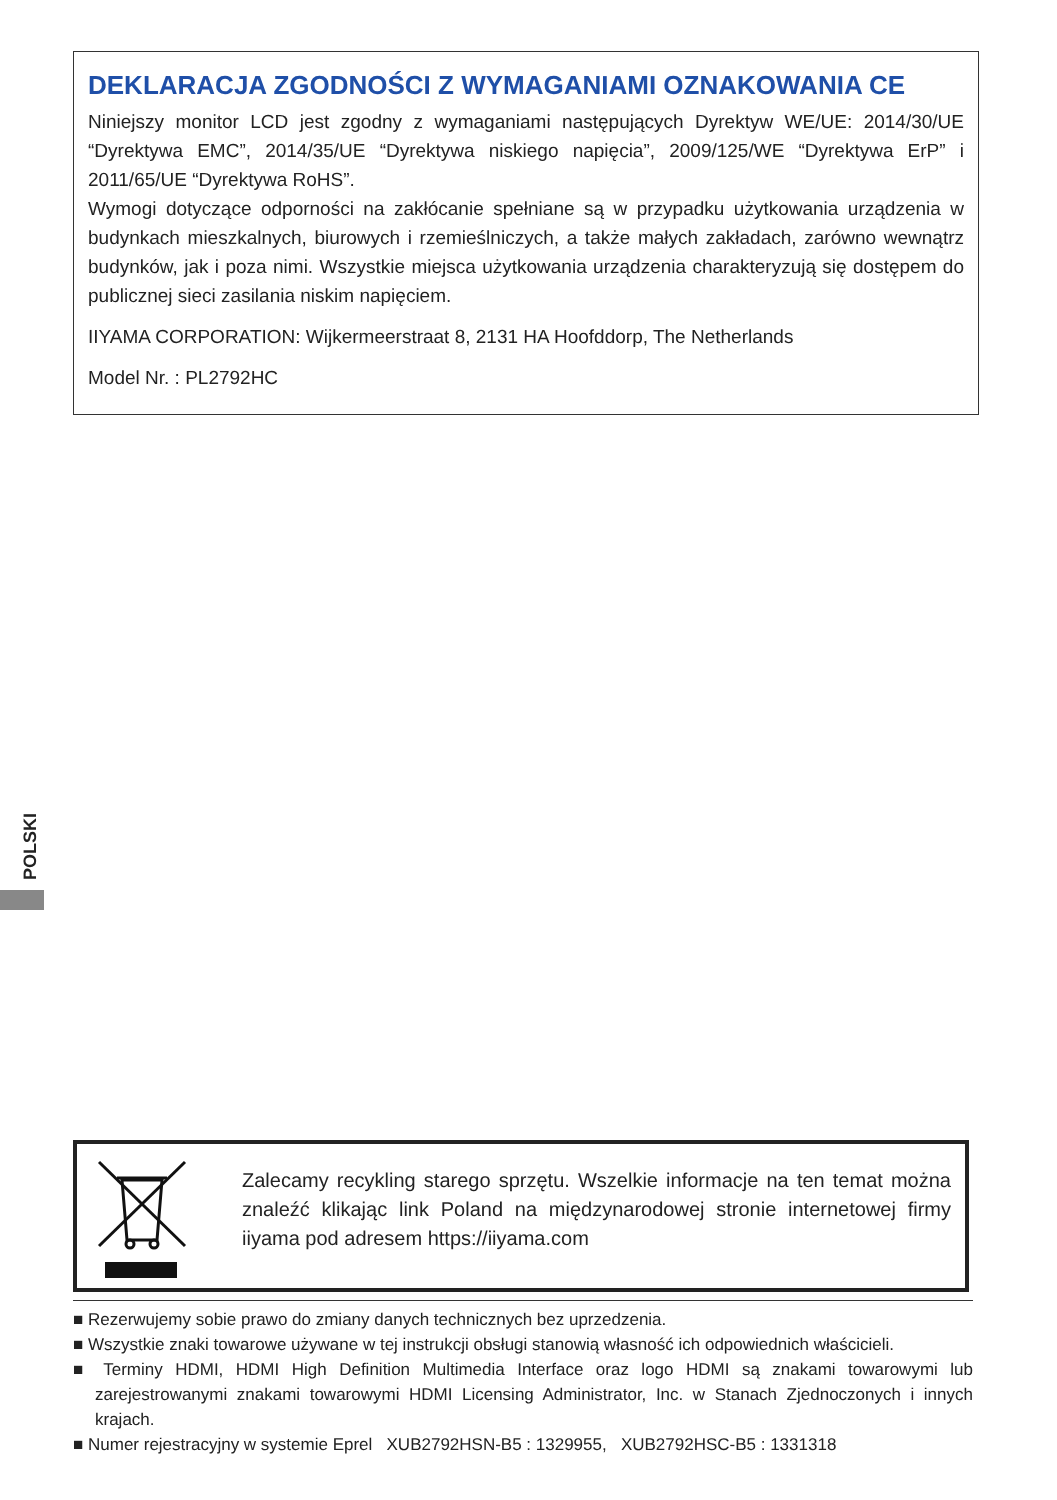DEKLARACJA ZGODNOŚCI Z WYMAGANIAMI OZNAKOWANIA CE
Niniejszy monitor LCD jest zgodny z wymaganiami następujących Dyrektyw WE/UE: 2014/30/UE “Dyrektywa EMC”, 2014/35/UE “Dyrektywa niskiego napięcia”, 2009/125/WE “Dyrektywa ErP” i 2011/65/UE “Dyrektywa RoHS”.
Wymogi dotyczące odporności na zakłócanie spełniane są w przypadku użytkowania urządzenia w budynkach mieszkalnych, biurowych i rzemieślniczych, a także małych zakładach, zarówno wewnątrz budynków, jak i poza nimi. Wszystkie miejsca użytkowania urządzenia charakteryzują się dostępem do publicznej sieci zasilania niskim napięciem.
IIYAMA CORPORATION: Wijkermeerstraat 8, 2131 HA Hoofddorp, The Netherlands
Model Nr. : PL2792HC
POLSKI
Zalecamy recykling starego sprzętu. Wszelkie informacje na ten temat można znaleźć klikając link Poland na międzynarodowej stronie internetowej firmy iiyama pod adresem https://iiyama.com
■ Rezerwujemy sobie prawo do zmiany danych technicznych bez uprzedzenia.
■ Wszystkie znaki towarowe używane w tej instrukcji obsługi stanowią własność ich odpowiednich właścicieli.
■ Terminy HDMI, HDMI High Definition Multimedia Interface oraz logo HDMI są znakami towarowymi lub zarejestrowanymi znakami towarowymi HDMI Licensing Administrator, Inc. w Stanach Zjednoczonych i innych krajach.
■ Numer rejestracyjny w systemie Eprel XUB2792HSN-B5 : 1329955, XUB2792HSC-B5 : 1331318